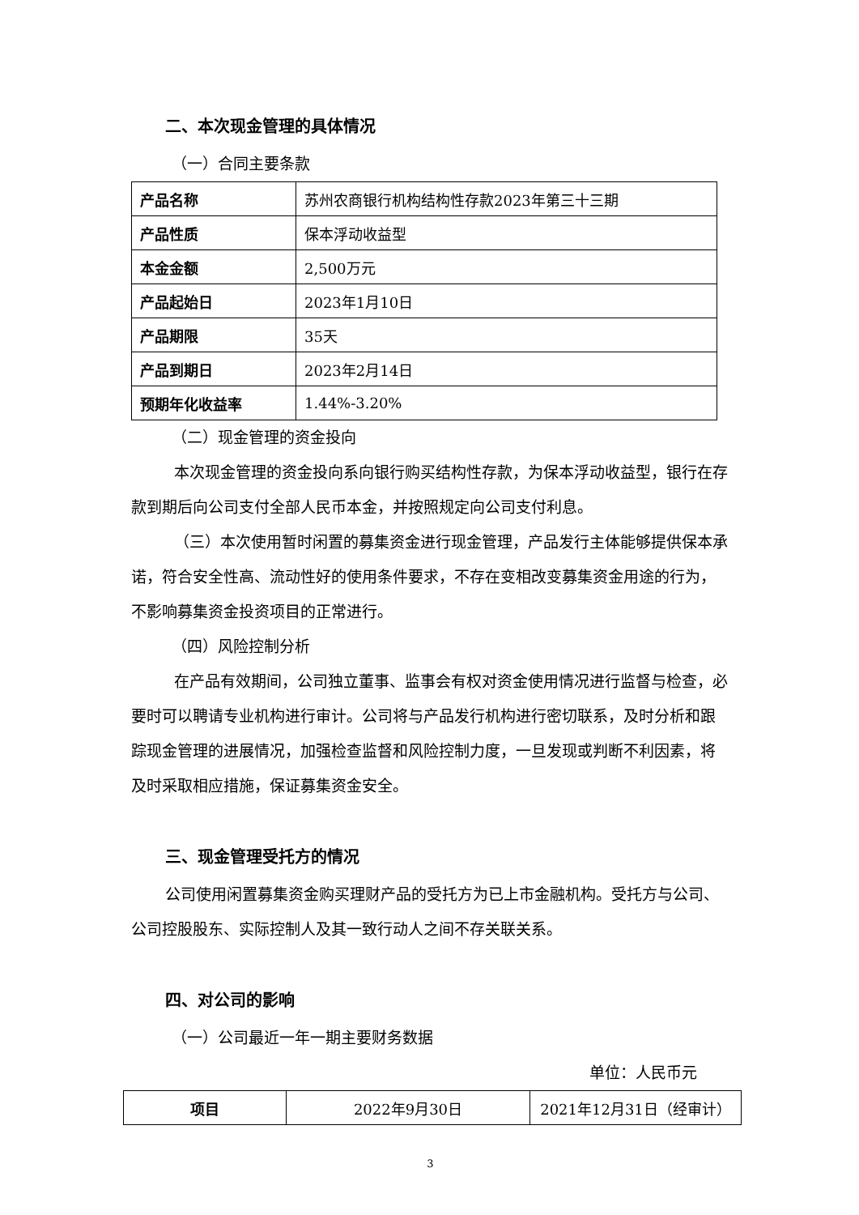二、本次现金管理的具体情况
（一）合同主要条款
| 产品名称 | 苏州农商银行机构结构性存款2023年第三十三期 |
| 产品性质 | 保本浮动收益型 |
| 本金金额 | 2,500万元 |
| 产品起始日 | 2023年1月10日 |
| 产品期限 | 35天 |
| 产品到期日 | 2023年2月14日 |
| 预期年化收益率 | 1.44%-3.20% |
（二）现金管理的资金投向
本次现金管理的资金投向系向银行购买结构性存款，为保本浮动收益型，银行在存款到期后向公司支付全部人民币本金，并按照规定向公司支付利息。
（三）本次使用暂时闲置的募集资金进行现金管理，产品发行主体能够提供保本承诺，符合安全性高、流动性好的使用条件要求，不存在变相改变募集资金用途的行为，不影响募集资金投资项目的正常进行。
（四）风险控制分析
在产品有效期间，公司独立董事、监事会有权对资金使用情况进行监督与检查，必要时可以聘请专业机构进行审计。公司将与产品发行机构进行密切联系，及时分析和跟踪现金管理的进展情况，加强检查监督和风险控制力度，一旦发现或判断不利因素，将及时采取相应措施，保证募集资金安全。
三、现金管理受托方的情况
公司使用闲置募集资金购买理财产品的受托方为已上市金融机构。受托方与公司、公司控股股东、实际控制人及其一致行动人之间不存关联关系。
四、对公司的影响
（一）公司最近一年一期主要财务数据
单位：人民币元
| 项目 | 2022年9月30日 | 2021年12月31日（经审计） |
| --- | --- | --- |
3